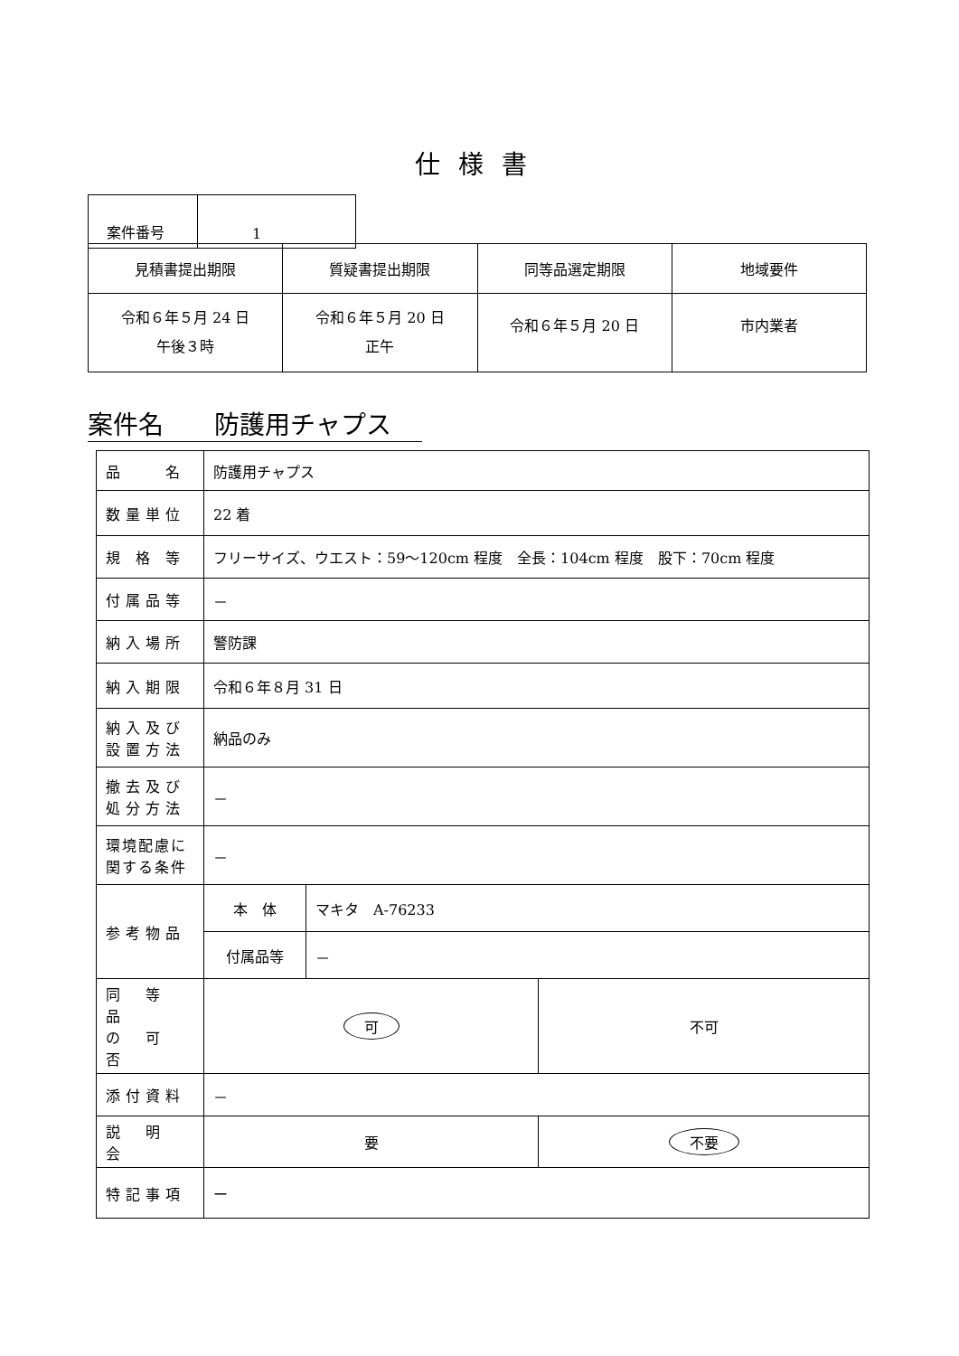仕様書
| 案件番号 | 1 |
| 見積書提出期限 | 質疑書提出期限 | 同等品選定期限 | 地域要件 |
| 令和６年５月 24 日 午後３時 | 令和６年５月 20 日 正午 | 令和６年５月 20 日 | 市内業者 |
案件名　　防護用チャプス
| 品 名 | 防護用チャプス | | |
| 数量単位 | 22 着 | | |
| 規 格 等 | フリーサイズ、ウエスト：59～120cm 程度 全長：104cm 程度 股下：70cm 程度 | | |
| 付属品等 | － | | |
| 納入場所 | 警防課 | | |
| 納入期限 | 令和６年８月 31 日 | | |
| 納入及び 設置方法 | 納品のみ | | |
| 撤去及び 処分方法 | － | | |
| 環境配慮に 関する条件 | － | | |
| 参考物品 | 本 体 | マキタ A-76233 | |
| | 付属品等 | － | |
| 同 等 品 の 可 否 | 可 | | 不可 |
| 添付資料 | － | | |
| 説 明 会 | 要 | | 不要 |
| 特記事項 | ー | | |